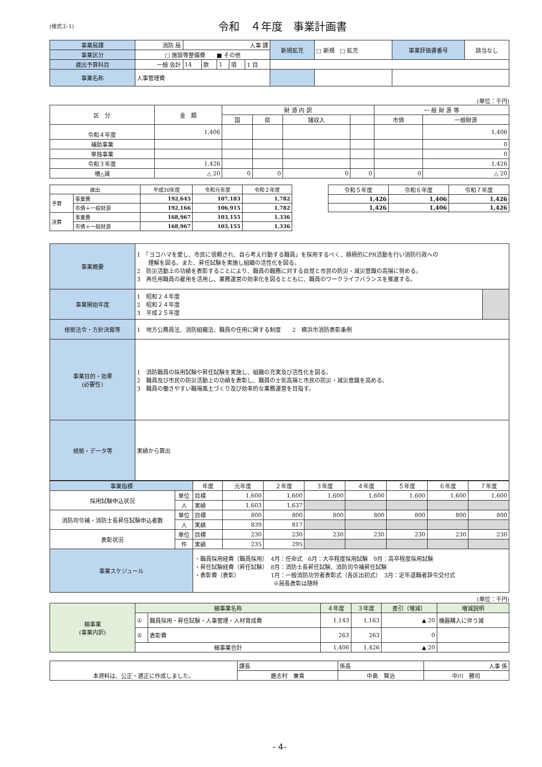(様式②-1)
令和　４年度　事業計画書
| 事業局課 | 消防 局 | 人事 課 | | | | | 新規拡充 | □ 新規 □ 拡充 | 事業評価書番号 | 該当なし |
| 事業区分 | □ 施設等整備費 ■ その他 | | | | | | | | | |
| 歳出予算科目 | 一般 会計 | 14 | 款 | 1 | 項 | 1 目 | | | | |
| 事業名称 | 人事管理費 | | | | | | | | | |
(単位：千円)
| 区 分 | 金 額 | 財 源 内 訳 | | | | 一 般 財 源 等 | |
| | | 国 | 県 | 諸収入 | | 市債 | 一般財源 |
| 令和４年度 | 1,406 | | | | | | 1,406 |
| 補助事業 | | | | | | | 0 |
| 単独事業 | | | | | | | 0 |
| 令和３年度 | 1,426 | | | | | | 1,426 |
| 増△減 | △ 20 | 0 | 0 | 0 | 0 | 0 | △ 20 |
| 歳出 | | 平成30年度 | 令和元年度 | 令和２年度 |
| 予算 | 事業費 | 192,645 | 107,183 | 1,782 |
| | 市債＋一般財源 | 192,166 | 106,915 | 1,782 |
| 決算 | 事業費 | 168,967 | 103,155 | 1,336 |
| | 市債＋一般財源 | 168,967 | 103,155 | 1,336 |
| 令和５年度 | 令和６年度 | 令和７年度 |
| 1,426 | 1,406 | 1,426 |
| 1,426 | 1,406 | 1,426 |
| 事業概要 | 1 「ヨコハマを愛し、市民に信頼され、自ら考え行動する職員」を採用するべく、積極的にPR活動を行い消防行政への 理解を図る。また、昇任試験を実施し組織の活性化を図る。 2 防災活動上の功績を表彰することにより、職員の職務に対する自覚と市民の防災・減災意識の高揚に努める。 3 再任用職員の雇用を活用し、業務運営の効率化を図るとともに、職員のワークライフバランスを推進する。 | |
| 事業開始年度 | 1 昭和２４年度 2 昭和２４年度 3 平成２５年度 | |
| 根拠法令・方針決裁等 | 1 地方公務員法、消防組織法、職員の任用に関する制度 2 横浜市消防表彰条例 | |
| 事業目的・効果 (必要性) | 1 消防職員の採用試験や昇任試験を実施し、組織の充実及び活性化を図る。 2 職員及び市民の防災活動上の功績を表彰し、職員の士気高揚と市民の防災・減災意識を高める。 3 職員の働きやすい職場風土づくり及び効率的な業務運営を目指す。 | |
| 根拠・データ等 | 実績から算出 | |
| 事業指標 | | 年度 | 元年度 | ２年度 | ３年度 | ４年度 | ５年度 | ６年度 | ７年度 |
| 採用試験申込状況 | 単位 | 目標 | 1,600 | 1,600 | 1,600 | 1,600 | 1,600 | 1,600 | 1,600 |
| | 人 | 実績 | 1,603 | 1,637 | | | | | |
| 消防司令補・消防士長昇任試験申込者数 | 単位 | 目標 | 800 | 800 | 800 | 800 | 800 | 800 | 800 |
| | 人 | 実績 | 839 | 817 | | | | | |
| 表彰状況 | 単位 | 目標 | 230 | 230 | 230 | 230 | 230 | 230 | 230 |
| | 件 | 実績 | 235 | 295 | | | | | |
| 事業スケジュール | | ・職員採用経費（職員採用） 4月：任命式 6月：大卒程度採用試験 9月：高卒程度採用試験 ・昇任試験経費（昇任試験） 8月：消防士長昇任試験、消防司令補昇任試験 ・表彰費（表彰） 1月：一般消防功労者表彰式（各区出初式） 3月：定年退職者辞令交付式 ※局長表彰は随時 | | | | | | | |
(単位：千円)
| 細事業 (事業内訳) | 細事業名称 | | ４年度 | ３年度 | 差引（増減） | 増減説明 |
| | ① | 職員採用・昇任試験・人事管理・人材育成費 | 1,143 | 1,163 | ▲ 20 | 機器購入に伴う減 |
| | ② | 表彰費 | 263 | 263 | 0 | |
| | 細事業合計 | | 1,406 | 1,426 | ▲ 20 | |
| 本資料は、公正・適正に作成しました。 | 課長 | 係長 | 人事 係 |
| | 鹿志村 兼貴 | 中島 賢治 | 中川 勝司 |
- 4-